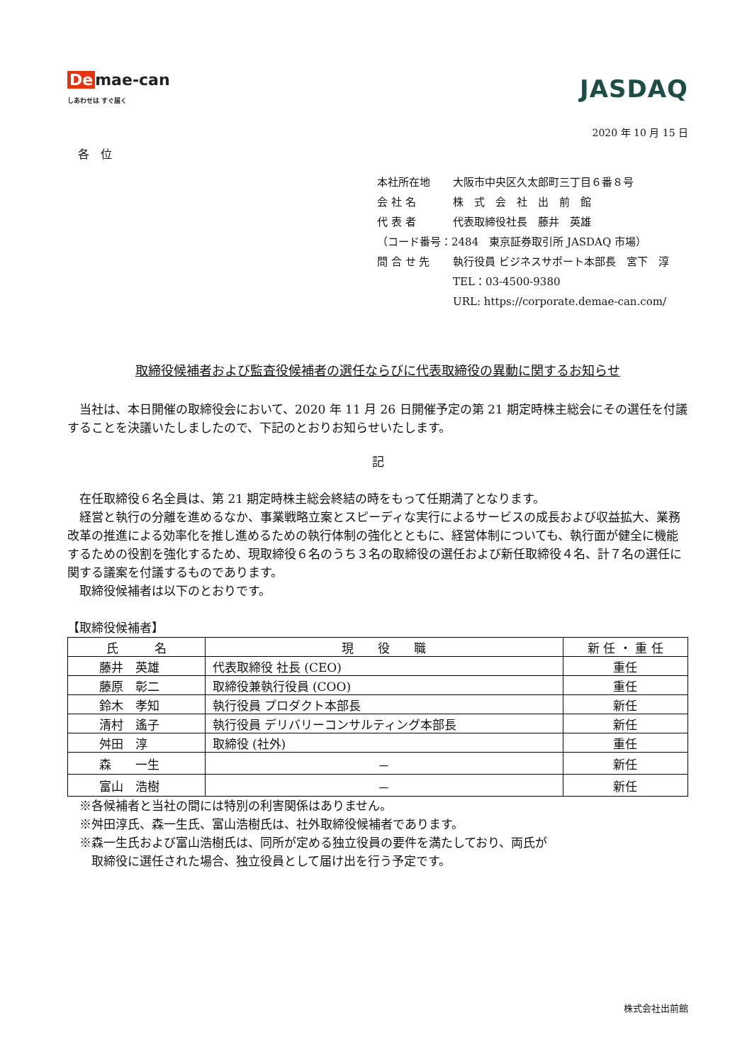De mae-can
しあわせは すぐ届く
JASDAQ
2020 年 10 月 15 日
各　位
| 本社所在地 | 大阪市中央区久太郎町三丁目６番８号 |
| 会 社 名 | 株 式 会 社 出 前 館 |
| 代 表 者 | 代表取締役社長 藤井 英雄 |
| （コード番号：2484 東京証券取引所 JASDAQ 市場） | |
| 問 合 せ 先 | 執行役員 ビジネスサポート本部長 宮下 淳 |
| | TEL：03-4500-9380 |
| | URL: https://corporate.demae-can.com/ |
取締役候補者および監査役候補者の選任ならびに代表取締役の異動に関するお知らせ
　当社は、本日開催の取締役会において、2020 年 11 月 26 日開催予定の第 21 期定時株主総会にその選任を付議することを決議いたしましたので、下記のとおりお知らせいたします。
記
　在任取締役６名全員は、第 21 期定時株主総会終結の時をもって任期満了となります。
　経営と執行の分離を進めるなか、事業戦略立案とスピーディな実行によるサービスの成長および収益拡大、業務改革の推進による効率化を推し進めるための執行体制の強化とともに、経営体制についても、執行面が健全に機能するための役割を強化するため、現取締役６名のうち３名の取締役の選任および新任取締役４名、計７名の選任に関する議案を付議するものであります。
　取締役候補者は以下のとおりです。
【取締役候補者】
| 氏 名 | 現 役 職 | 新 任 ・ 重 任 |
| --- | --- | --- |
| 藤井 英雄 | 代表取締役 社長 (CEO) | 重任 |
| 藤原 彰二 | 取締役兼執行役員 (COO) | 重任 |
| 鈴木 孝知 | 執行役員 プロダクト本部長 | 新任 |
| 清村 遙子 | 執行役員 デリバリーコンサルティング本部長 | 新任 |
| 舛田 淳 | 取締役 (社外) | 重任 |
| 森 一生 | － | 新任 |
| 富山 浩樹 | － | 新任 |
　※各候補者と当社の間には特別の利害関係はありません。
　※舛田淳氏、森一生氏、富山浩樹氏は、社外取締役候補者であります。
　※森一生氏および富山浩樹氏は、同所が定める独立役員の要件を満たしており、両氏が
　　取締役に選任された場合、独立役員として届け出を行う予定です。
株式会社出前館